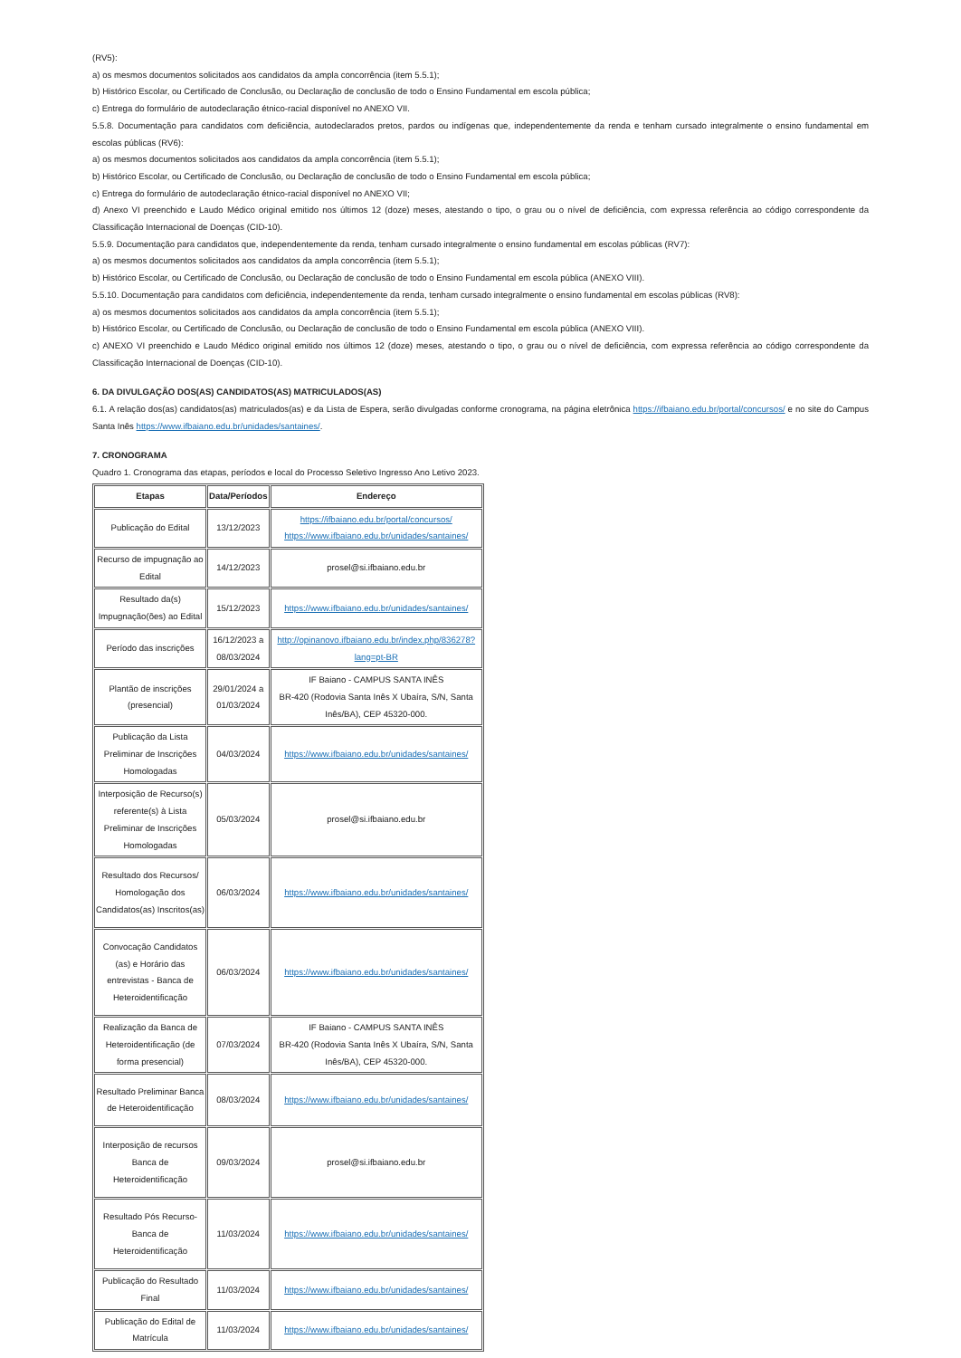(RV5):
a) os mesmos documentos solicitados aos candidatos da ampla concorrência (item 5.5.1);
b) Histórico Escolar, ou Certificado de Conclusão, ou Declaração de conclusão de todo o Ensino Fundamental em escola pública;
c) Entrega do formulário de autodeclaração étnico-racial disponível no ANEXO VII.
5.5.8. Documentação para candidatos com deficiência, autodeclarados pretos, pardos ou indígenas que, independentemente da renda e tenham cursado integralmente o ensino fundamental em escolas públicas (RV6):
a) os mesmos documentos solicitados aos candidatos da ampla concorrência (item 5.5.1);
b) Histórico Escolar, ou Certificado de Conclusão, ou Declaração de conclusão de todo o Ensino Fundamental em escola pública;
c) Entrega do formulário de autodeclaração étnico-racial disponível no ANEXO VII;
d) Anexo VI preenchido e Laudo Médico original emitido nos últimos 12 (doze) meses, atestando o tipo, o grau ou o nível de deficiência, com expressa referência ao código correspondente da Classificação Internacional de Doenças (CID-10).
5.5.9. Documentação para candidatos que, independentemente da renda, tenham cursado integralmente o ensino fundamental em escolas públicas (RV7):
a) os mesmos documentos solicitados aos candidatos da ampla concorrência (item 5.5.1);
b) Histórico Escolar, ou Certificado de Conclusão, ou Declaração de conclusão de todo o Ensino Fundamental em escola pública (ANEXO VIII).
5.5.10. Documentação para candidatos com deficiência, independentemente da renda, tenham cursado integralmente o ensino fundamental em escolas públicas (RV8):
a) os mesmos documentos solicitados aos candidatos da ampla concorrência (item 5.5.1);
b) Histórico Escolar, ou Certificado de Conclusão, ou Declaração de conclusão de todo o Ensino Fundamental em escola pública (ANEXO VIII).
c) ANEXO VI preenchido e Laudo Médico original emitido nos últimos 12 (doze) meses, atestando o tipo, o grau ou o nível de deficiência, com expressa referência ao código correspondente da Classificação Internacional de Doenças (CID-10).
6. DA DIVULGAÇÃO DOS(AS) CANDIDATOS(AS) MATRICULADOS(AS)
6.1. A relação dos(as) candidatos(as) matriculados(as) e da Lista de Espera, serão divulgadas conforme cronograma, na página eletrônica https://ifbaiano.edu.br/portal/concursos/ e no site do Campus Santa Inês https://www.ifbaiano.edu.br/unidades/santaines/.
7. CRONOGRAMA
Quadro 1. Cronograma das etapas, períodos e local do Processo Seletivo Ingresso Ano Letivo 2023.
| Etapas | Data/Períodos | Endereço |
| --- | --- | --- |
| Publicação do Edital | 13/12/2023 | https://ifbaiano.edu.br/portal/concursos/ https://www.ifbaiano.edu.br/unidades/santaines/ |
| Recurso de impugnação ao Edital | 14/12/2023 | prosel@si.ifbaiano.edu.br |
| Resultado da(s) Impugnação(ões) ao Edital | 15/12/2023 | https://www.ifbaiano.edu.br/unidades/santaines/ |
| Período das inscrições | 16/12/2023 a 08/03/2024 | http://opinanovo.ifbaiano.edu.br/index.php/836278?lang=pt-BR |
| Plantão de inscrições (presencial) | 29/01/2024 a 01/03/2024 | IF Baiano - CAMPUS SANTA INÊS BR-420 (Rodovia Santa Inês X Ubaíra, S/N, Santa Inês/BA), CEP 45320-000. |
| Publicação da Lista Preliminar de Inscrições Homologadas | 04/03/2024 | https://www.ifbaiano.edu.br/unidades/santaines/ |
| Interposição de Recurso(s) referente(s) à Lista Preliminar de Inscrições Homologadas | 05/03/2024 | prosel@si.ifbaiano.edu.br |
| Resultado dos Recursos/ Homologação dos Candidatos(as) Inscritos(as) | 06/03/2024 | https://www.ifbaiano.edu.br/unidades/santaines/ |
| Convocação Candidatos (as) e Horário das entrevistas - Banca de Heteroidentificação | 06/03/2024 | https://www.ifbaiano.edu.br/unidades/santaines/ |
| Realização da Banca de Heteroidentificação (de forma presencial) | 07/03/2024 | IF Baiano - CAMPUS SANTA INÊS BR-420 (Rodovia Santa Inês X Ubaíra, S/N, Santa Inês/BA), CEP 45320-000. |
| Resultado Preliminar Banca de Heteroidentificação | 08/03/2024 | https://www.ifbaiano.edu.br/unidades/santaines/ |
| Interposição de recursos Banca de Heteroidentificação | 09/03/2024 | prosel@si.ifbaiano.edu.br |
| Resultado Pós Recurso-Banca de Heteroidentificação | 11/03/2024 | https://www.ifbaiano.edu.br/unidades/santaines/ |
| Publicação do Resultado Final | 11/03/2024 | https://www.ifbaiano.edu.br/unidades/santaines/ |
| Publicação do Edital de Matrícula | 11/03/2024 | https://www.ifbaiano.edu.br/unidades/santaines/ |